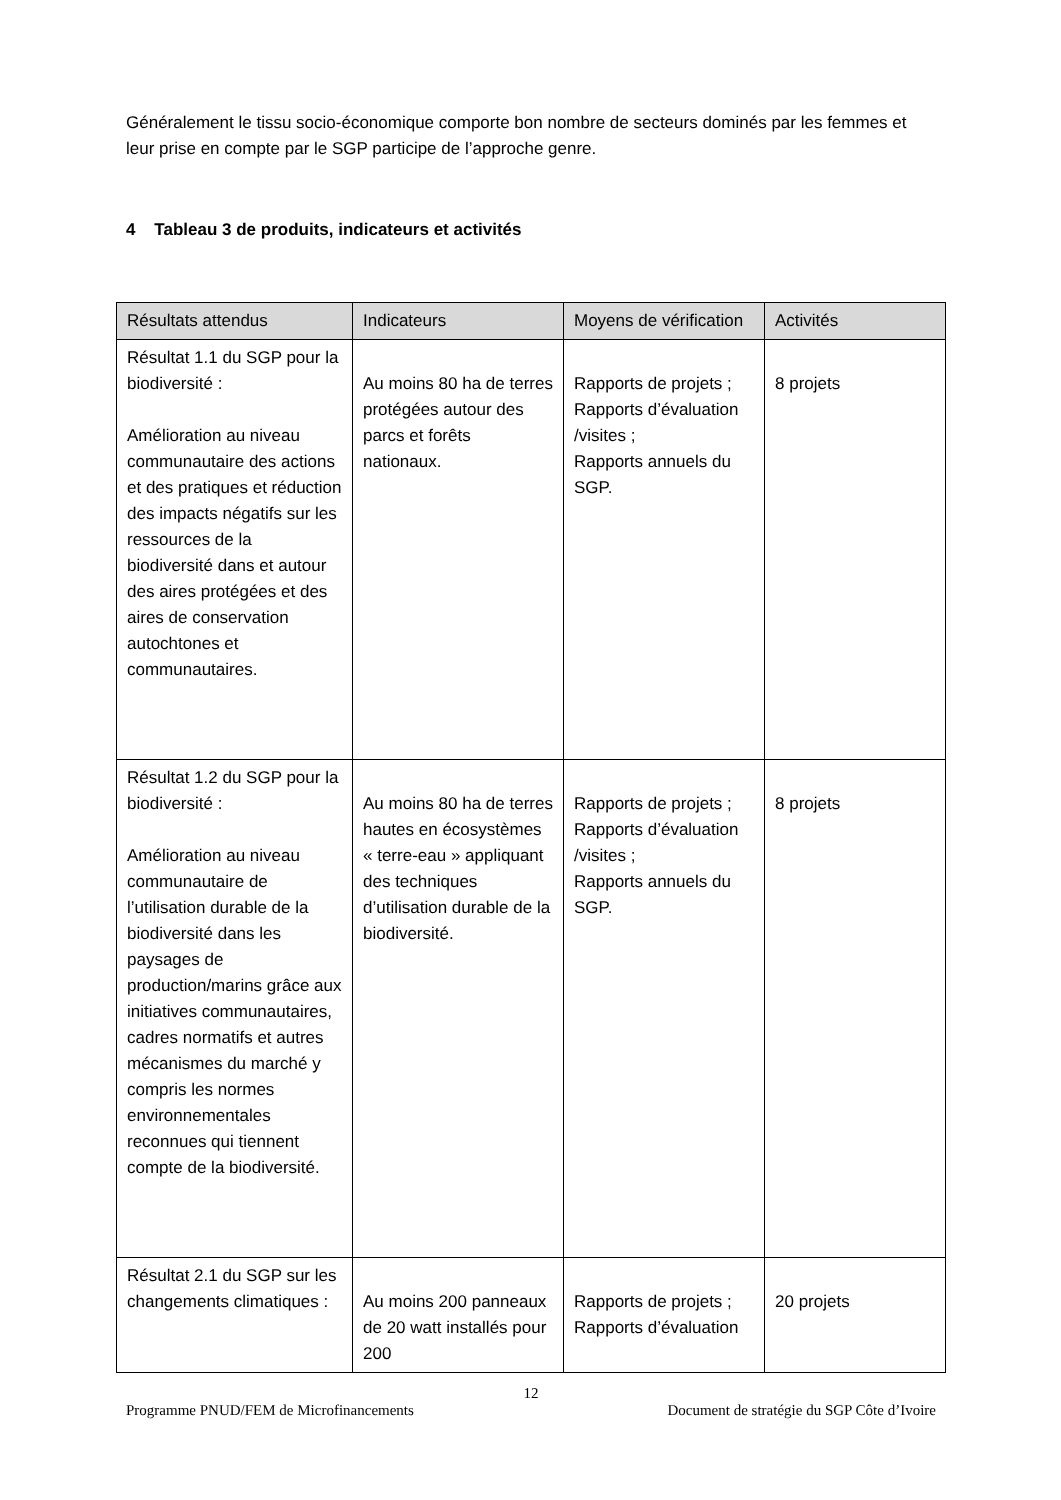Généralement le tissu socio-économique comporte bon nombre de secteurs dominés par les femmes et leur prise en compte par le SGP participe de l’approche genre.
4 Tableau 3 de produits, indicateurs et activités
| Résultats attendus | Indicateurs | Moyens de vérification | Activités |
| --- | --- | --- | --- |
| Résultat 1.1 du SGP pour la biodiversité : Amélioration au niveau communautaire des actions et des pratiques et réduction des impacts négatifs sur les ressources de la biodiversité dans et autour des aires protégées et des aires de conservation autochtones et communautaires. | Au moins 80 ha de terres protégées autour des parcs et forêts nationaux. | Rapports de projets ; Rapports d’évaluation /visites ; Rapports annuels du SGP. | 8 projets |
| Résultat 1.2 du SGP pour la biodiversité : Amélioration au niveau communautaire de l’utilisation durable de la biodiversité dans les paysages de production/marins grâce aux initiatives communautaires, cadres normatifs et autres mécanismes du marché y compris les normes environnementales reconnues qui tiennent compte de la biodiversité. | Au moins 80 ha de terres hautes en écosystèmes « terre-eau » appliquant des techniques d’utilisation durable de la biodiversité. | Rapports de projets ; Rapports d’évaluation /visites ; Rapports annuels du SGP. | 8 projets |
| Résultat 2.1 du SGP sur les changements climatiques : | Au moins 200 panneaux de 20 watt installés pour 200 | Rapports de projets ; Rapports d’évaluation | 20 projets |
12
Programme PNUD/FEM de Microfinancements Document de stratégie du SGP Côte d’Ivoire